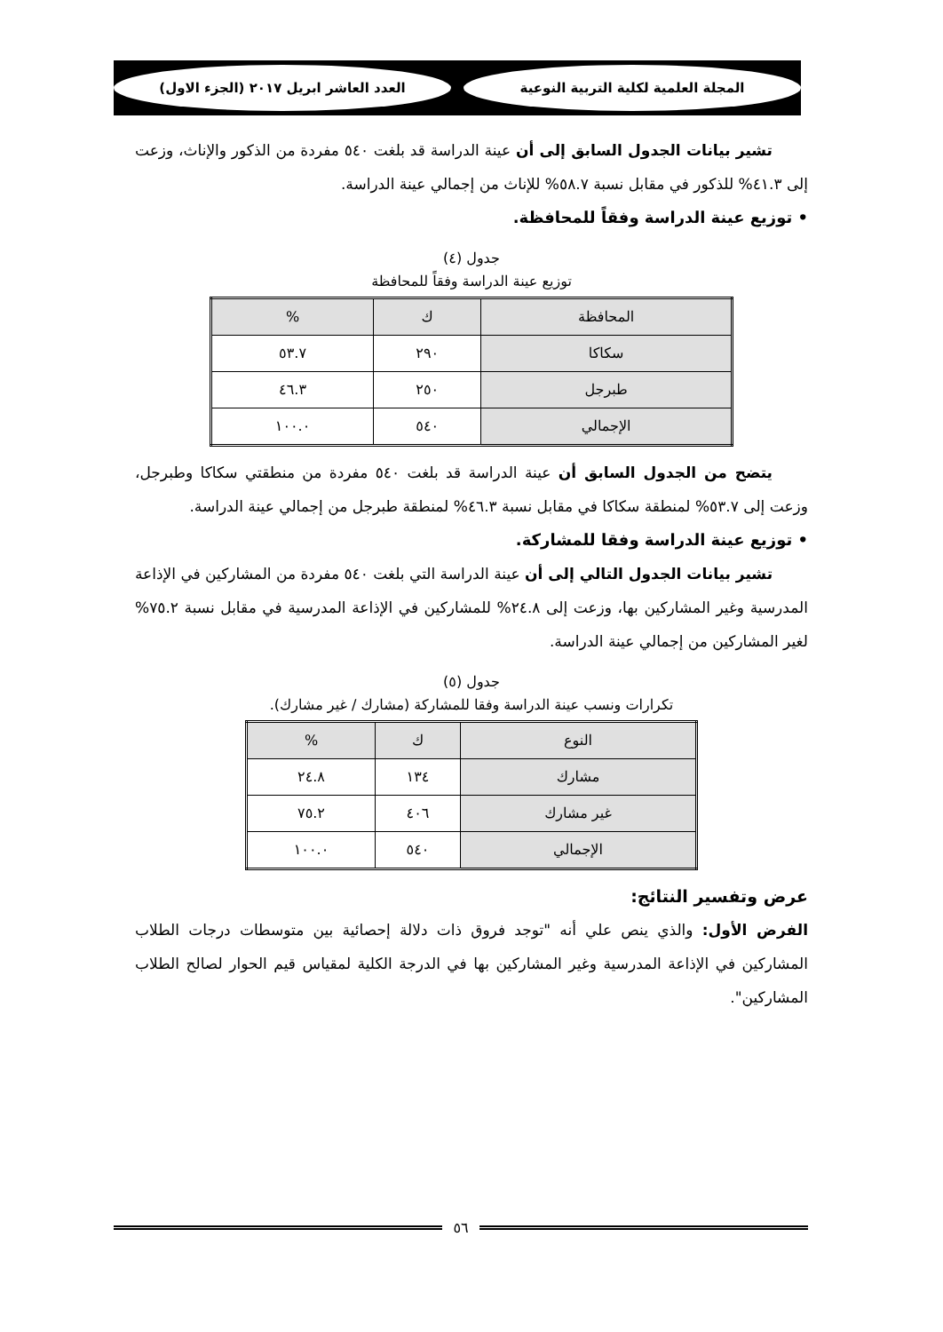المجلة العلمية لكلية التربية النوعية العدد العاشر ابريل ٢٠١٧ (الجزء الاول)
تشير بيانات الجدول السابق إلى أن عينة الدراسة قد بلغت ٥٤٠ مفردة من الذكور والإناث، وزعت إلى ٤١.٣% للذكور في مقابل نسبة ٥٨.٧% للإناث من إجمالي عينة الدراسة.
• توزيع عينة الدراسة وفقاً للمحافظة.
جدول (٤)
توزيع عينة الدراسة وفقاً للمحافظة
| المحافظة | ك | % |
| --- | --- | --- |
| سكاكا | ٢٩٠ | ٥٣.٧ |
| طبرجل | ٢٥٠ | ٤٦.٣ |
| الإجمالي | ٥٤٠ | ١٠٠.٠ |
يتضح من الجدول السابق أن عينة الدراسة قد بلغت ٥٤٠ مفردة من منطقتي سكاكا وطبرجل، وزعت إلى ٥٣.٧% لمنطقة سكاكا في مقابل نسبة ٤٦.٣% لمنطقة طبرجل من إجمالي عينة الدراسة.
• توزيع عينة الدراسة وفقا للمشاركة.
تشير بيانات الجدول التالي إلى أن عينة الدراسة التي بلغت ٥٤٠ مفردة من المشاركين في الإذاعة المدرسية وغير المشاركين بها، وزعت إلى ٢٤.٨% للمشاركين في الإذاعة المدرسية في مقابل نسبة ٧٥.٢% لغير المشاركين من إجمالي عينة الدراسة.
جدول (٥)
تكرارات ونسب عينة الدراسة وفقا للمشاركة (مشارك / غير مشارك).
| النوع | ك | % |
| --- | --- | --- |
| مشارك | ١٣٤ | ٢٤.٨ |
| غير مشارك | ٤٠٦ | ٧٥.٢ |
| الإجمالي | ٥٤٠ | ١٠٠.٠ |
عرض وتفسير النتائج:
الفرض الأول: والذي ينص علي أنه "توجد فروق ذات دلالة إحصائية بين متوسطات درجات الطلاب المشاركين في الإذاعة المدرسية وغير المشاركين بها في الدرجة الكلية لمقياس قيم الحوار لصالح الطلاب المشاركين".
٥٦